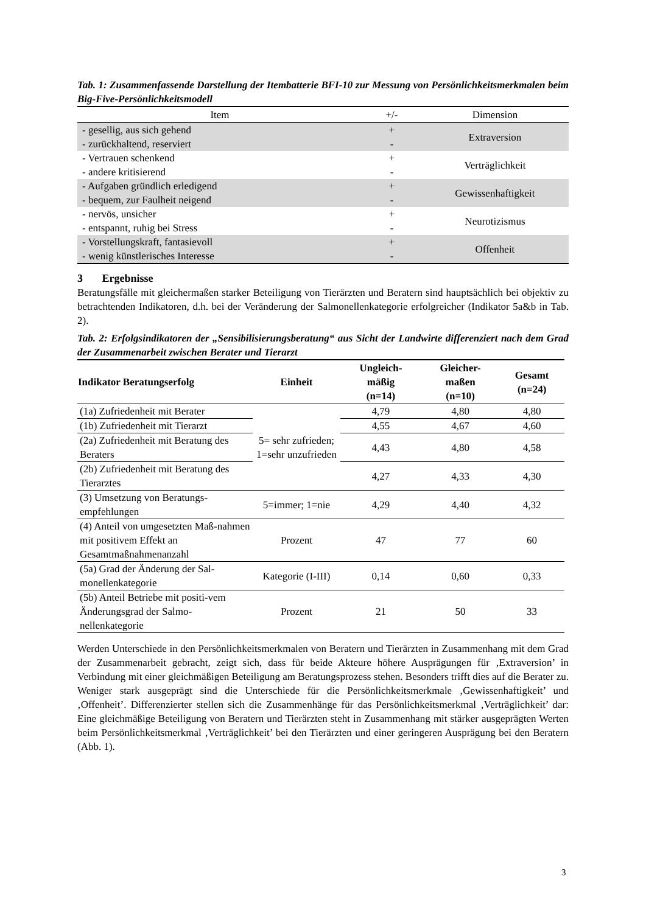Tab. 1: Zusammenfassende Darstellung der Itembatterie BFI-10 zur Messung von Persönlichkeitsmerkmalen beim Big-Five-Persönlichkeitsmodell
| Item | +/- | Dimension |
| --- | --- | --- |
| - gesellig, aus sich gehend - zurückhaltend, reserviert | + - | Extraversion |
| - Vertrauen schenkend - andere kritisierend | + - | Verträglichkeit |
| - Aufgaben gründlich erledigend - bequem, zur Faulheit neigend | + - | Gewissenhaftigkeit |
| - nervös, unsicher - entspannt, ruhig bei Stress | + - | Neurotizismus |
| - Vorstellungskraft, fantasievoll - wenig künstlerisches Interesse | + - | Offenheit |
3 Ergebnisse
Beratungsfälle mit gleichermaßen starker Beteiligung von Tierärzten und Beratern sind hauptsächlich bei objektiv zu betrachtenden Indikatoren, d.h. bei der Veränderung der Salmonellenkategorie erfolgreicher (Indikator 5a&b in Tab. 2).
Tab. 2: Erfolgsindikatoren der „Sensibilisierungsberatung“ aus Sicht der Landwirte differenziert nach dem Grad der Zusammenarbeit zwischen Berater und Tierarzt
| Indikator Beratungserfolg | Einheit | Ungleich- mäßig (n=14) | Gleicher- maßen (n=10) | Gesamt (n=24) |
| --- | --- | --- | --- | --- |
| (1a) Zufriedenheit mit Berater | 5= sehr zufrieden; 1=sehr unzufrieden | 4,79 | 4,80 | 4,80 |
| (1b) Zufriedenheit mit Tierarzt | | 4,55 | 4,67 | 4,60 |
| (2a) Zufriedenheit mit Beratung des Beraters | | 4,43 | 4,80 | 4,58 |
| (2b) Zufriedenheit mit Beratung des Tierarztes | | 4,27 | 4,33 | 4,30 |
| (3) Umsetzung von Beratungs-empfehlungen | 5=immer; 1=nie | 4,29 | 4,40 | 4,32 |
| (4) Anteil von umgesetzten Maß-nahmen mit positivem Effekt an Gesamtmaßnahmenanzahl | Prozent | 47 | 77 | 60 |
| (5a) Grad der Änderung der Sal-monellenkategorie | Kategorie (I-III) | 0,14 | 0,60 | 0,33 |
| (5b) Anteil Betriebe mit positi-vem Änderungsgrad der Salmo-nellenkategorie | Prozent | 21 | 50 | 33 |
Werden Unterschiede in den Persönlichkeitsmerkmalen von Beratern und Tierärzten in Zusammenhang mit dem Grad der Zusammenarbeit gebracht, zeigt sich, dass für beide Akteure höhere Ausprägungen für ‚Extraversion’ in Verbindung mit einer gleichmäßigen Beteiligung am Beratungsprozess stehen. Besonders trifft dies auf die Berater zu. Weniger stark ausgeprägt sind die Unterschiede für die Persönlichkeitsmerkmale ‚Gewissenhaftigkeit’ und ‚Offenheit’. Differenzierter stellen sich die Zusammenhänge für das Persönlichkeitsmerkmal ‚Verträglichkeit’ dar: Eine gleichmäßige Beteiligung von Beratern und Tierärzten steht in Zusammenhang mit stärker ausgeprägten Werten beim Persönlichkeitsmerkmal ‚Verträglichkeit’ bei den Tierärzten und einer geringeren Ausprägung bei den Beratern (Abb. 1).
3